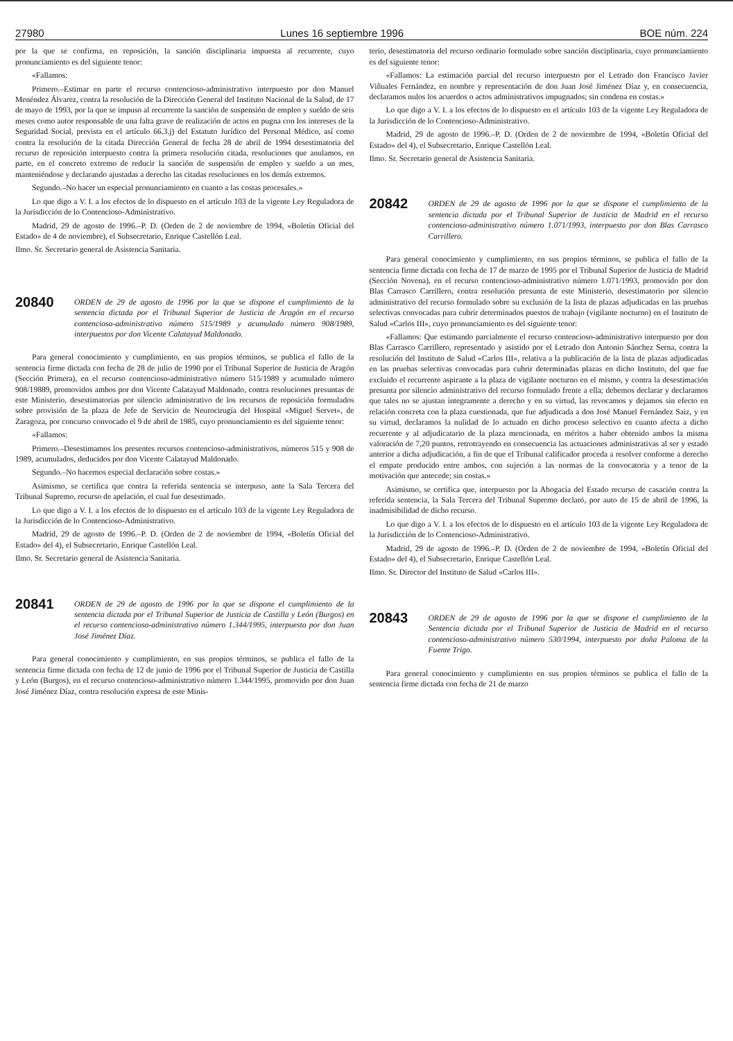27980 Lunes 16 septiembre 1996 BOE núm. 224
por la que se confirma, en reposición, la sanción disciplinaria impuesta al recurrente, cuyo pronunciamiento es del siguiente tenor:
«Fallamos:
Primero.–Estimar en parte el recurso contencioso-administrativo interpuesto por don Manuel Menéndez Álvarez, contra la resolución de la Dirección General del Instituto Nacional de la Salud, de 17 de mayo de 1993, por la que se impuso al recurrente la sanción de suspensión de empleo y sueldo de seis meses como autor responsable de una falta grave de realización de actos en pugna con los intereses de la Seguridad Social, prevista en el artículo 66.3.j) del Estatuto Jurídico del Personal Médico, así como contra la resolución de la citada Dirección General de fecha 28 de abril de 1994 desestimatoria del recurso de reposición interpuesto contra la primera resolución citada, resoluciones que anulamos, en parte, en el concreto extremo de reducir la sanción de suspensión de empleo y sueldo a un mes, manteniéndose y declarando ajustadas a derecho las citadas resoluciones en los demás extremos.
Segundo.–No hacer un especial pronunciamiento en cuanto a las costas procesales.»
Lo que digo a V. I. a los efectos de lo dispuesto en el artículo 103 de la vigente Ley Reguladora de la Jurisdicción de lo Contencioso-Administrativo.
Madrid, 29 de agosto de 1996.–P. D. (Orden de 2 de noviembre de 1994, «Boletín Oficial del Estado» de 4 de noviembre), el Subsecretario, Enrique Castellón Leal.
Ilmo. Sr. Secretario general de Asistencia Sanitaria.
20840
ORDEN de 29 de agosto de 1996 por la que se dispone el cumplimiento de la sentencia dictada por el Tribunal Superior de Justicia de Aragón en el recurso contencioso-administrativo número 515/1989 y acumulado número 908/1989, interpuestos por don Vicente Calatayud Maldonado.
Para general conocimiento y cumplimiento, en sus propios términos, se publica el fallo de la sentencia firme dictada con fecha de 28 de julio de 1990 por el Tribunal Superior de Justicia de Aragón (Sección Primera), en el recurso contencioso-administrativo número 515/1989 y acumulado número 908/19889, promovidos ambos por don Vicente Calatayud Maldonado, contra resoluciones presuntas de este Ministerio, desestimatorias por silencio administrativo de los recursos de reposición formulados sobre provisión de la plaza de Jefe de Servicio de Neurocirugía del Hospital «Miguel Servet», de Zaragoza, por concurso convocado el 9 de abril de 1985, cuyo pronunciamiento es del siguiente tenor:
«Fallamos:
Primero.–Desestimamos los presentes recursos contencioso-administrativos, números 515 y 908 de 1989, acumulados, deducidos por don Vicente Calatayud Maldonado.
Segundo.–No hacemos especial declaración sobre costas.»
Asimismo, se certifica que contra la referida sentencia se interpuso, ante la Sala Tercera del Tribunal Supremo, recurso de apelación, el cual fue desestimado.
Lo que digo a V. I. a los efectos de lo dispuesto en el artículo 103 de la vigente Ley Reguladora de la Jurisdicción de lo Contencioso-Administrativo.
Madrid, 29 de agosto de 1996.–P. D. (Orden de 2 de noviembre de 1994, «Boletín Oficial del Estado» del 4), el Subsecretario, Enrique Castellón Leal.
Ilmo. Sr. Secretario general de Asistencia Sanitaria.
20841
ORDEN de 29 de agosto de 1996 por la que se dispone el cumplimiento de la sentencia dictada por el Tribunal Superior de Justicia de Castilla y León (Burgos) en el recurso contencioso-administrativo número 1.344/1995, interpuesto por don Juan José Jiménez Díaz.
Para general conocimiento y cumplimiento, en sus propios términos, se publica el fallo de la sentencia firme dictada con fecha de 12 de junio de 1996 por el Tribunal Superior de Justicia de Castilla y León (Burgos), en el recurso contencioso-administrativo número 1.344/1995, promovido por don Juan José Jiménez Díaz, contra resolución expresa de este Minis-
terio, desestimatoria del recurso ordinario formulado sobre sanción disciplinaria, cuyo pronunciamiento es del siguiente tenor:
«Fallamos: La estimación parcial del recurso interpuesto por el Letrado don Francisco Javier Viñuales Fernández, en nombre y representación de don Juan José Jiménez Díaz y, en consecuencia, declaramos nulos los acuerdos o actos administrativos impugnados; sin condena en costas.»
Lo que digo a V. I. a los efectos de lo dispuesto en el artículo 103 de la vigente Ley Reguladora de la Jurisdicción de lo Contencioso-Administrativo.
Madrid, 29 de agosto de 1996.–P. D. (Orden de 2 de noviembre de 1994, «Boletín Oficial del Estado» del 4), el Subsecretario, Enrique Castellón Leal.
Ilmo. Sr. Secretario general de Asistencia Sanitaria.
20842
ORDEN de 29 de agosto de 1996 por la que se dispone el cumplimiento de la sentencia dictada por el Tribunal Superior de Justicia de Madrid en el recurso contencioso-administrativo número 1.071/1993, interpuesto por don Blas Carrasco Carrillero.
Para general conocimiento y cumplimiento, en sus propios términos, se publica el fallo de la sentencia firme dictada con fecha de 17 de marzo de 1995 por el Tribunal Superior de Justicia de Madrid (Sección Novena), en el recurso contencioso-administrativo número 1.071/1993, promovido por don Blas Carrasco Carrillero, contra resolución presunta de este Ministerio, desestimatorio por silencio administrativo del recurso formulado sobre su exclusión de la lista de plazas adjudicadas en las pruebas selectivas convocadas para cubrir determinados puestos de trabajo (vigilante nocturno) en el Instituto de Salud «Carlos III», cuyo pronunciamiento es del siguiente tenor:
«Fallamos: Que estimando parcialmente el recurso contencioso-administrativo interpuesto por don Blas Carrasco Carrillero, representado y asistido por el Letrado don Antonio Sánchez Serna, contra la resolución del Instituto de Salud «Carlos III», relativa a la publicación de la lista de plazas adjudicadas en las pruebas selectivas convocadas para cubrir determinadas plazas en dicho Instituto, del que fue excluido el recurrente aspirante a la plaza de vigilante nocturno en el mismo, y contra la desestimación presunta por silencio administrativo del recurso formulado frente a ella; debemos declarar y declaramos que tales no se ajustan íntegramente a derecho y en su virtud, las revocamos y dejamos sin efecto en relación concreta con la plaza cuestionada, que fue adjudicada a don José Manuel Fernández Saiz, y en su virtud, declaramos la nulidad de lo actuado en dicho proceso selectivo en cuanto afecta a dicho recurrente y al adjudicatario de la plaza mencionada, en méritos a haber obtenido ambos la misma valoración de 7,20 puntos, retrotrayendo en consecuencia las actuaciones administrativas al ser y estado anterior a dicha adjudicación, a fin de que el Tribunal calificador proceda a resolver conforme a derecho el empate producido entre ambos, con sujeción a las normas de la convocatoria y a tenor de la motivación que antecede; sin costas.»
Asimismo, se certifica que, interpuesto por la Abogacía del Estado recurso de casación contra la referida sentencia, la Sala Tercera del Tribunal Supremo declaró, por auto de 15 de abril de 1996, la inadmisibilidad de dicho recurso.
Lo que digo a V. I. a los efectos de lo dispuesto en el artículo 103 de la vigente Ley Reguladora de la Jurisdicción de lo Contencioso-Administrativo.
Madrid, 29 de agosto de 1996.–P. D. (Orden de 2 de noviembre de 1994, «Boletín Oficial del Estado» del 4), el Subsecretario, Enrique Castellón Leal.
Ilmo. Sr. Director del Instituto de Salud «Carlos III».
20843
ORDEN de 29 de agosto de 1996 por la que se dispone el cumplimiento de la Sentencia dictada por el Tribunal Superior de Justicia de Madrid en el recurso contencioso-administrativo número 530/1994, interpuesto por doña Paloma de la Fuente Trigo.
Para general conocimiento y cumplimiento en sus propios términos se publica el fallo de la sentencia firme dictada con fecha de 21 de marzo